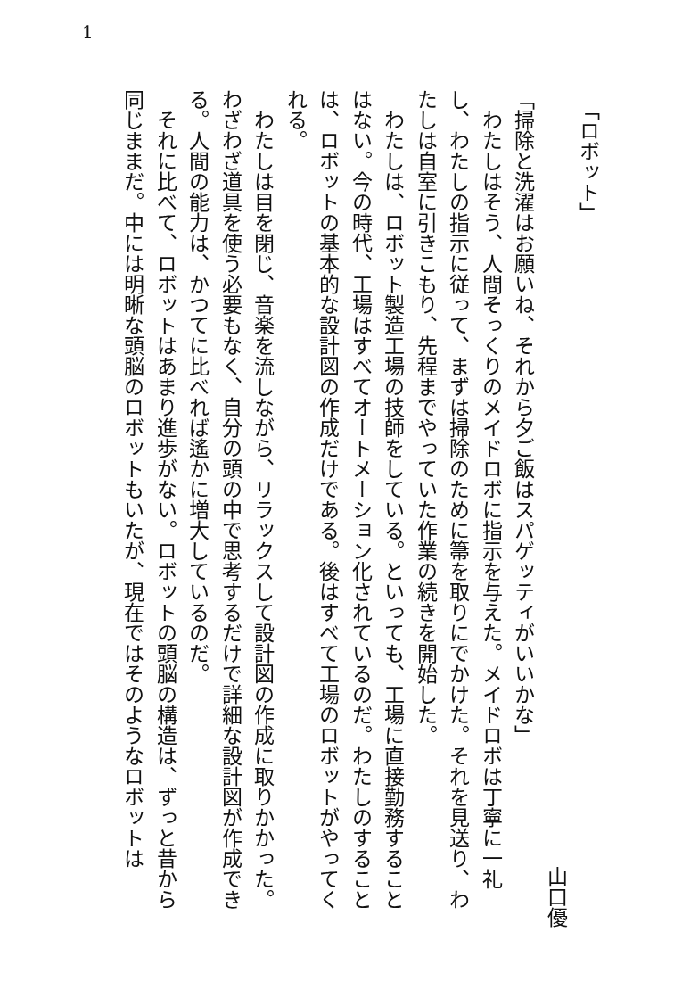1
　「ロボット」
山口優
「掃除と洗濯はお願いね、それから夕ご飯はスパゲッティがいいかな」
　わたしはそう、人間そっくりのメイドロボに指示を与えた。メイドロボは丁寧に一礼し、わたしの指示に従って、まずは掃除のために箒を取りにでかけた。それを見送り、わたしは自室に引きこもり、先程までやっていた作業の続きを開始した。
　わたしは、ロボット製造工場の技師をしている。といっても、工場に直接勤務することはない。今の時代、工場はすべてオートメーション化されているのだ。わたしのすることは、ロボットの基本的な設計図の作成だけである。後はすべて工場のロボットがやってくれる。
　わたしは目を閉じ、音楽を流しながら、リラックスして設計図の作成に取りかかった。わざわざ道具を使う必要もなく、自分の頭の中で思考するだけで詳細な設計図が作成できる。人間の能力は、かつてに比べれば遙かに増大しているのだ。
　それに比べて、ロボットはあまり進歩がない。ロボットの頭脳の構造は、ずっと昔から同じままだ。中には明晰な頭脳のロボットもいたが、現在ではそのようなロボットは